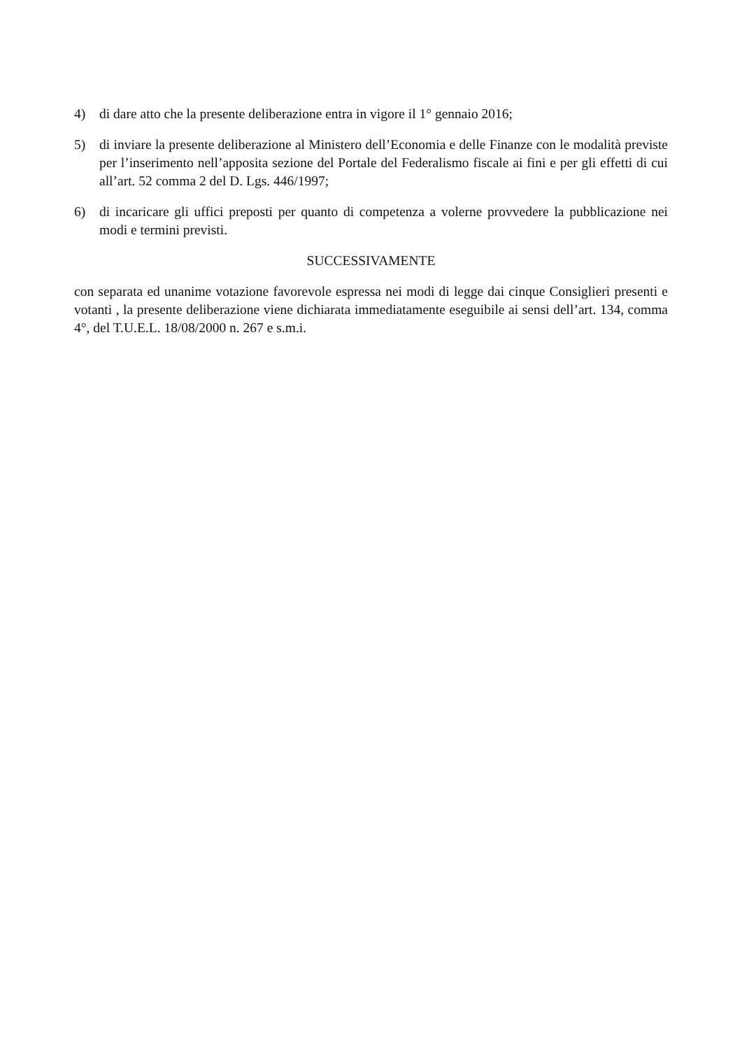4) di dare atto che la presente deliberazione entra in vigore il 1° gennaio 2016;
5) di inviare la presente deliberazione al Ministero dell’Economia e delle Finanze con le modalità previste per l’inserimento nell’apposita sezione del Portale del Federalismo fiscale ai fini e per gli effetti di cui all’art. 52 comma 2 del D. Lgs. 446/1997;
6) di incaricare gli uffici preposti per quanto di competenza a volerne provvedere la pubblicazione nei modi e termini previsti.
SUCCESSIVAMENTE
con separata ed unanime votazione favorevole espressa nei modi di legge dai cinque Consiglieri presenti e votanti , la presente deliberazione viene dichiarata immediatamente eseguibile ai sensi dell’art. 134, comma 4°, del T.U.E.L. 18/08/2000 n. 267 e s.m.i.